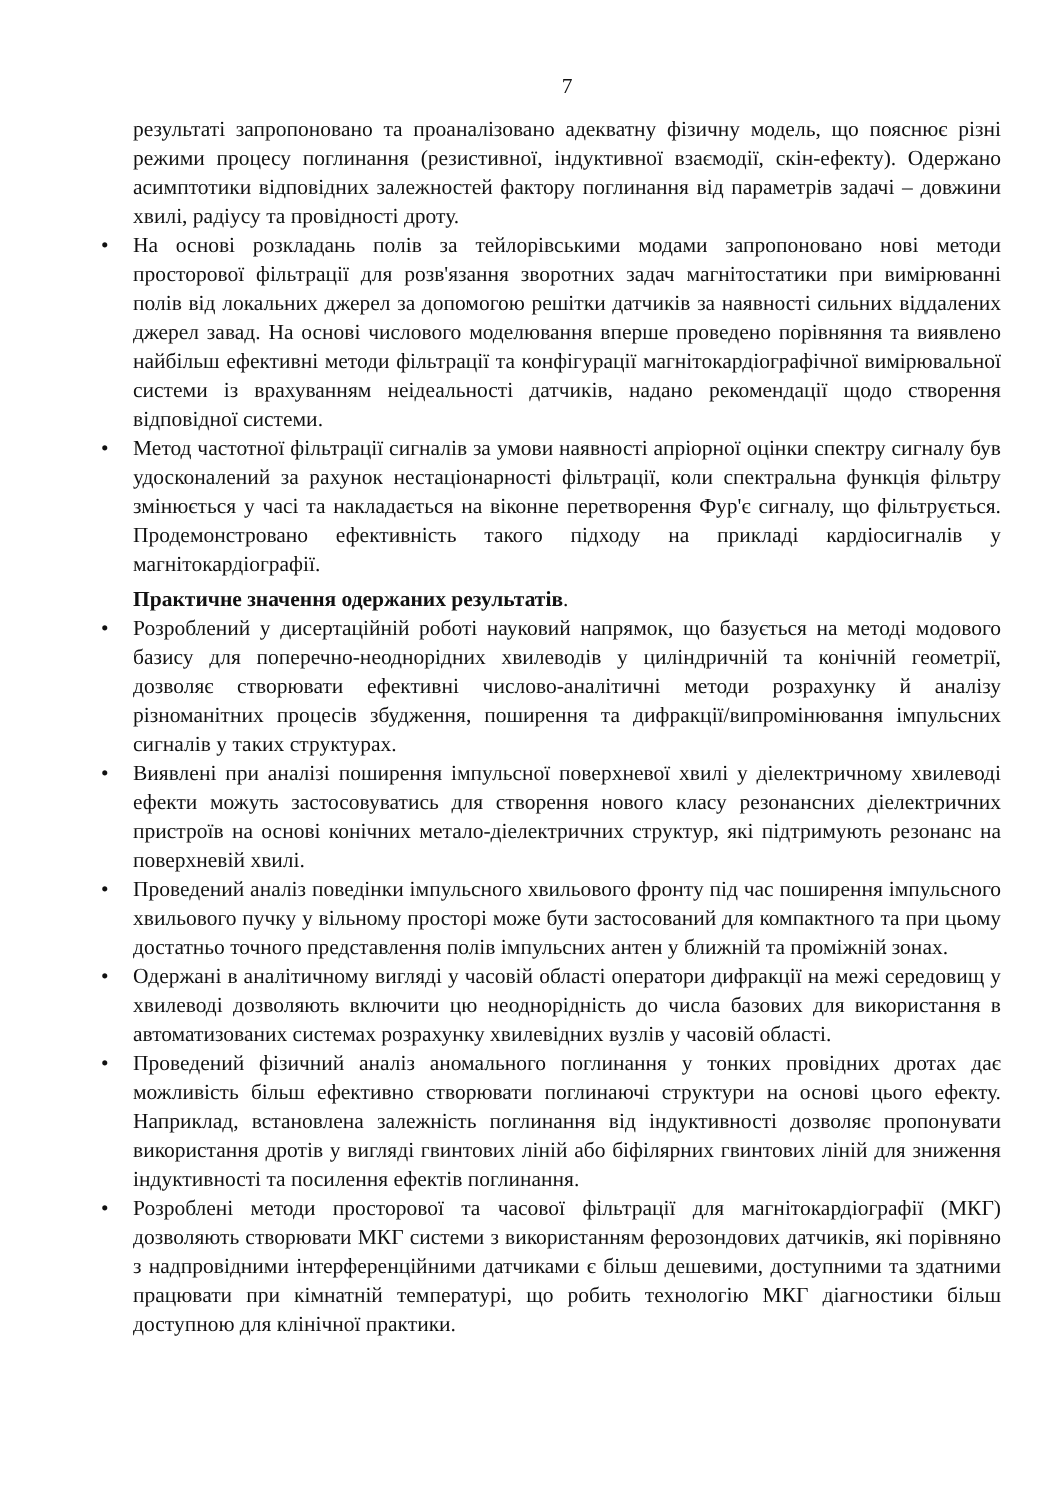7
результаті запропоновано та проаналізовано адекватну фізичну модель, що пояснює різні режими процесу поглинання (резистивної, індуктивної взаємодії, скін-ефекту). Одержано асимптотики відповідних залежностей фактору поглинання від параметрів задачі – довжини хвилі, радіусу та провідності дроту.
• На основі розкладань полів за тейлорівськими модами запропоновано нові методи просторової фільтрації для розв'язання зворотних задач магнітостатики при вимірюванні полів від локальних джерел за допомогою решітки датчиків за наявності сильних віддалених джерел завад. На основі числового моделювання вперше проведено порівняння та виявлено найбільш ефективні методи фільтрації та конфігурації магнітокардіографічної вимірювальної системи із врахуванням неідеальності датчиків, надано рекомендації щодо створення відповідної системи.
• Метод частотної фільтрації сигналів за умови наявності апріорної оцінки спектру сигналу був удосконалений за рахунок нестаціонарності фільтрації, коли спектральна функція фільтру змінюється у часі та накладається на віконне перетворення Фур'є сигналу, що фільтрується. Продемонстровано ефективність такого підходу на прикладі кардіосигналів у магнітокардіографії.
Практичне значення одержаних результатів.
• Розроблений у дисертаційній роботі науковий напрямок, що базується на методі модового базису для поперечно-неоднорідних хвилеводів у циліндричній та конічній геометрії, дозволяє створювати ефективні числово-аналітичні методи розрахунку й аналізу різноманітних процесів збудження, поширення та дифракції/випромінювання імпульсних сигналів у таких структурах.
• Виявлені при аналізі поширення імпульсної поверхневої хвилі у діелектричному хвилеводі ефекти можуть застосовуватись для створення нового класу резонансних діелектричних пристроїв на основі конічних метало-діелектричних структур, які підтримують резонанс на поверхневій хвилі.
• Проведений аналіз поведінки імпульсного хвильового фронту під час поширення імпульсного хвильового пучку у вільному просторі може бути застосований для компактного та при цьому достатньо точного представлення полів імпульсних антен у ближній та проміжній зонах.
• Одержані в аналітичному вигляді у часовій області оператори дифракції на межі середовищ у хвилеводі дозволяють включити цю неоднорідність до числа базових для використання в автоматизованих системах розрахунку хвилевідних вузлів у часовій області.
• Проведений фізичний аналіз аномального поглинання у тонких провідних дротах дає можливість більш ефективно створювати поглинаючі структури на основі цього ефекту. Наприклад, встановлена залежність поглинання від індуктивності дозволяє пропонувати використання дротів у вигляді гвинтових ліній або біфілярних гвинтових ліній для зниження індуктивності та посилення ефектів поглинання.
• Розроблені методи просторової та часової фільтрації для магнітокардіографії (МКГ) дозволяють створювати МКГ системи з використанням ферозондових датчиків, які порівняно з надпровідними інтерференційними датчиками є більш дешевими, доступними та здатними працювати при кімнатній температурі, що робить технологію МКГ діагностики більш доступною для клінічної практики.